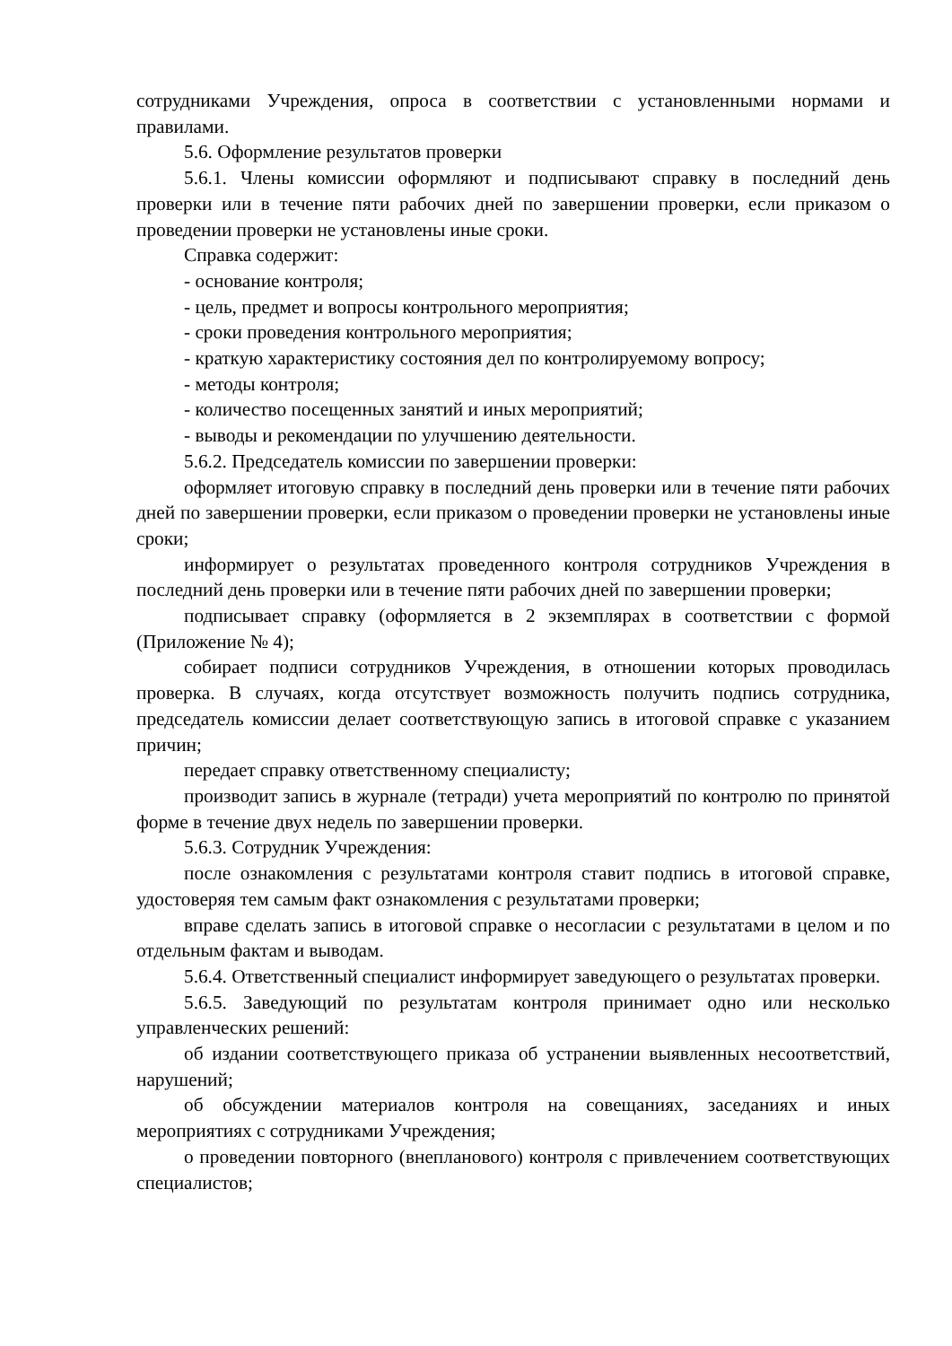сотрудниками Учреждения, опроса в соответствии с установленными нормами и правилами.
5.6. Оформление результатов проверки
5.6.1. Члены комиссии оформляют и подписывают справку в последний день проверки или в течение пяти рабочих дней по завершении проверки, если приказом о проведении проверки не установлены иные сроки.
Справка содержит:
- основание контроля;
- цель, предмет и вопросы контрольного мероприятия;
- сроки проведения контрольного мероприятия;
- краткую характеристику состояния дел по контролируемому вопросу;
- методы контроля;
- количество посещенных занятий и иных мероприятий;
- выводы и рекомендации по улучшению деятельности.
5.6.2. Председатель комиссии по завершении проверки:
оформляет итоговую справку в последний день проверки или в течение пяти рабочих дней по завершении проверки, если приказом о проведении проверки не установлены иные сроки;
информирует о результатах проведенного контроля сотрудников Учреждения в последний день проверки или в течение пяти рабочих дней по завершении проверки;
подписывает справку (оформляется в 2 экземплярах в соответствии с формой (Приложение № 4);
собирает подписи сотрудников Учреждения, в отношении которых проводилась проверка. В случаях, когда отсутствует возможность получить подпись сотрудника, председатель комиссии делает соответствующую запись в итоговой справке с указанием причин;
передает справку ответственному специалисту;
производит запись в журнале (тетради) учета мероприятий по контролю по принятой форме в течение двух недель по завершении проверки.
5.6.3. Сотрудник Учреждения:
после ознакомления с результатами контроля ставит подпись в итоговой справке, удостоверяя тем самым факт ознакомления с результатами проверки;
вправе сделать запись в итоговой справке о несогласии с результатами в целом и по отдельным фактам и выводам.
5.6.4. Ответственный специалист информирует заведующего о результатах проверки.
5.6.5. Заведующий по результатам контроля принимает одно или несколько управленческих решений:
об издании соответствующего приказа об устранении выявленных несоответствий, нарушений;
об обсуждении материалов контроля на совещаниях, заседаниях и иных мероприятиях с сотрудниками Учреждения;
о проведении повторного (внепланового) контроля с привлечением соответствующих специалистов;